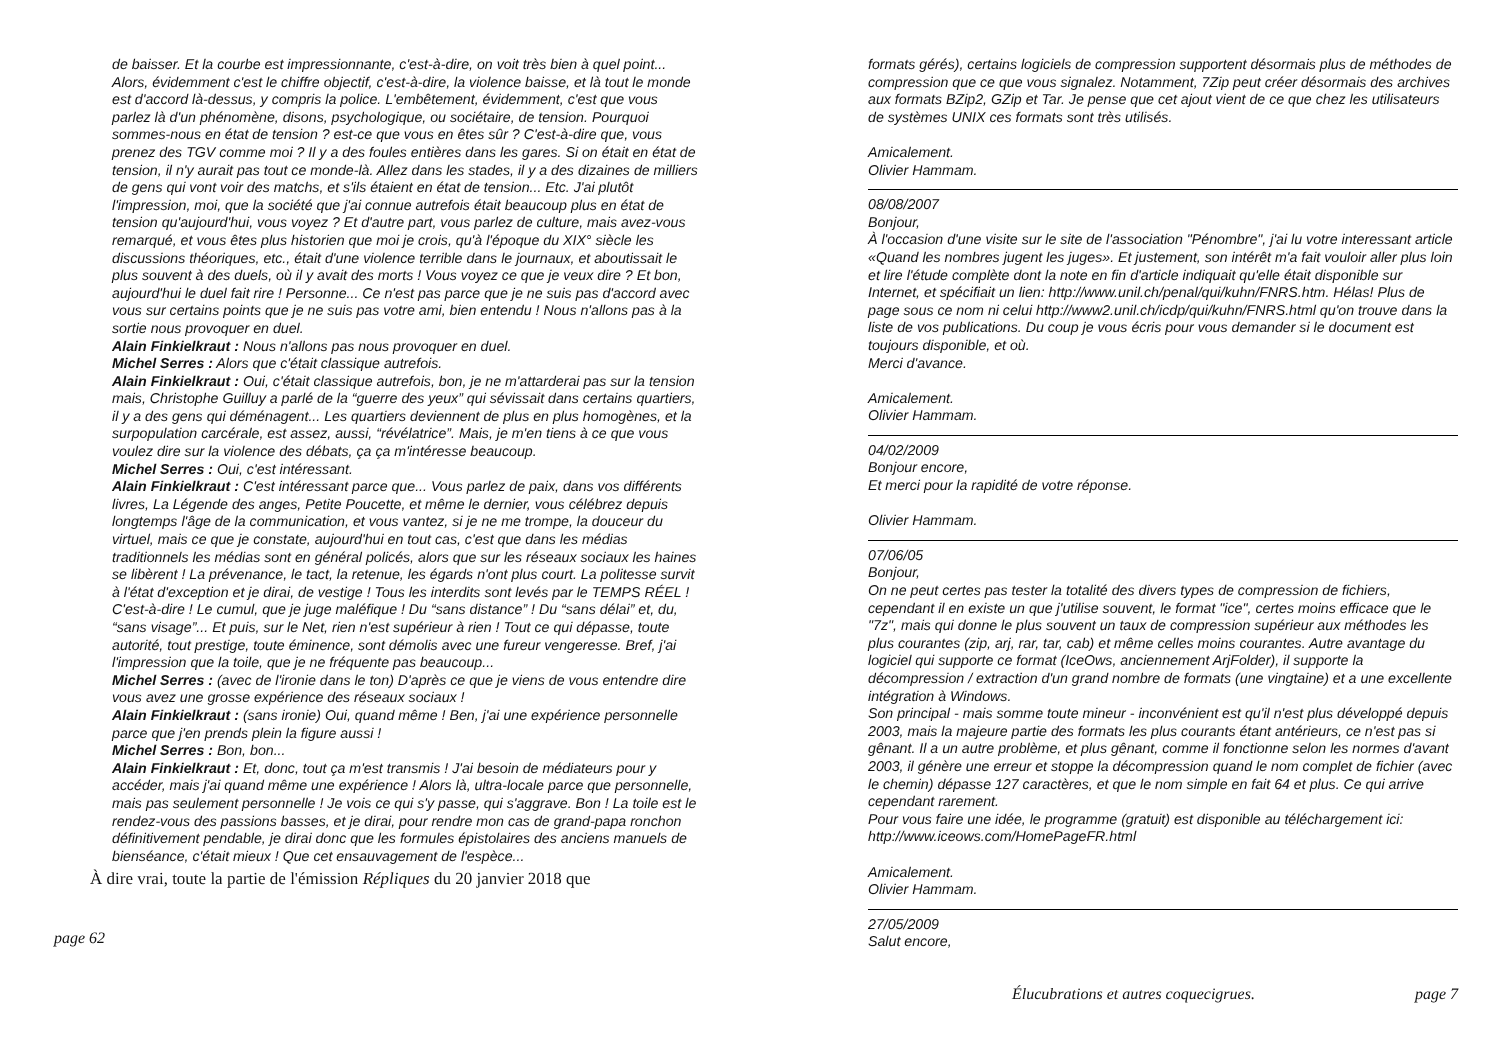de baisser. Et la courbe est impressionnante, c'est-à-dire, on voit très bien à quel point... Alors, évidemment c'est le chiffre objectif, c'est-à-dire, la violence baisse, et là tout le monde est d'accord là-dessus, y compris la police. L'embêtement, évidemment, c'est que vous parlez là d'un phénomène, disons, psychologique, ou sociétaire, de tension. Pourquoi sommes-nous en état de tension ? est-ce que vous en êtes sûr ? C'est-à-dire que, vous prenez des TGV comme moi ? Il y a des foules entières dans les gares. Si on était en état de tension, il n'y aurait pas tout ce monde-là. Allez dans les stades, il y a des dizaines de milliers de gens qui vont voir des matchs, et s'ils étaient en état de tension... Etc. J'ai plutôt l'impression, moi, que la société que j'ai connue autrefois était beaucoup plus en état de tension qu'aujourd'hui, vous voyez ? Et d'autre part, vous parlez de culture, mais avez-vous remarqué, et vous êtes plus historien que moi je crois, qu'à l'époque du XIX° siècle les discussions théoriques, etc., était d'une violence terrible dans le journaux, et aboutissait le plus souvent à des duels, où il y avait des morts ! Vous voyez ce que je veux dire ? Et bon, aujourd'hui le duel fait rire ! Personne... Ce n'est pas parce que je ne suis pas d'accord avec vous sur certains points que je ne suis pas votre ami, bien entendu ! Nous n'allons pas à la sortie nous provoquer en duel.
Alain Finkielkraut : Nous n'allons pas nous provoquer en duel.
Michel Serres : Alors que c'était classique autrefois.
Alain Finkielkraut : Oui, c'était classique autrefois, bon, je ne m'attarderai pas sur la tension mais, Christophe Guilluy a parlé de la “guerre des yeux” qui sévissait dans certains quartiers, il y a des gens qui déménagent... Les quartiers deviennent de plus en plus homogènes, et la surpopulation carcérale, est assez, aussi, “révélatrice”. Mais, je m'en tiens à ce que vous voulez dire sur la violence des débats, ça ça m'intéresse beaucoup.
Michel Serres : Oui, c'est intéressant.
Alain Finkielkraut : C'est intéressant parce que... Vous parlez de paix, dans vos différents livres, La Légende des anges, Petite Poucette, et même le dernier, vous célébrez depuis longtemps l'âge de la communication, et vous vantez, si je ne me trompe, la douceur du virtuel, mais ce que je constate, aujourd'hui en tout cas, c'est que dans les médias traditionnels les médias sont en général policés, alors que sur les réseaux sociaux les haines se libèrent ! La prévenance, le tact, la retenue, les égards n'ont plus court. La politesse survit à l'état d'exception et je dirai, de vestige ! Tous les interdits sont levés par le TEMPS RÉEL ! C'est-à-dire ! Le cumul, que je juge maléfique ! Du “sans distance” ! Du “sans délai” et, du, “sans visage”... Et puis, sur le Net, rien n'est supérieur à rien ! Tout ce qui dépasse, toute autorité, tout prestige, toute éminence, sont démolis avec une fureur vengeresse. Bref, j'ai l'impression que la toile, que je ne fréquente pas beaucoup...
Michel Serres : (avec de l'ironie dans le ton) D'après ce que je viens de vous entendre dire vous avez une grosse expérience des réseaux sociaux !
Alain Finkielkraut : (sans ironie) Oui, quand même ! Ben, j'ai une expérience personnelle parce que j'en prends plein la figure aussi !
Michel Serres : Bon, bon...
Alain Finkielkraut : Et, donc, tout ça m'est transmis ! J'ai besoin de médiateurs pour y accéder, mais j'ai quand même une expérience ! Alors là, ultra-locale parce que personnelle, mais pas seulement personnelle ! Je vois ce qui s'y passe, qui s'aggrave. Bon ! La toile est le rendez-vous des passions basses, et je dirai, pour rendre mon cas de grand-papa ronchon définitivement pendable, je dirai donc que les formules épistolaires des anciens manuels de bienséance, c'était mieux ! Que cet ensauvagement de l'espèce...
À dire vrai, toute la partie de l'émission Répliques du 20 janvier 2018 que
page 62
formats gérés), certains logiciels de compression supportent désormais plus de méthodes de compression que ce que vous signalez. Notamment, 7Zip peut créer désormais des archives aux formats BZip2, GZip et Tar. Je pense que cet ajout vient de ce que chez les utilisateurs de systèmes UNIX ces formats sont très utilisés.
Amicalement.
Olivier Hammam.
08/08/2007
Bonjour,
À l'occasion d'une visite sur le site de l'association "Pénombre", j'ai lu votre interessant article «Quand les nombres jugent les juges». Et justement, son intérêt m'a fait vouloir aller plus loin et lire l'étude complète dont la note en fin d'article indiquait qu'elle était disponible sur Internet, et spécifiait un lien: http://www.unil.ch/penal/qui/kuhn/FNRS.htm. Hélas! Plus de page sous ce nom ni celui http://www2.unil.ch/icdp/qui/kuhn/FNRS.html qu'on trouve dans la liste de vos publications. Du coup je vous écris pour vous demander si le document est toujours disponible, et où.
Merci d'avance.
Amicalement.
Olivier Hammam.
04/02/2009
Bonjour encore,
Et merci pour la rapidité de votre réponse.
Olivier Hammam.
07/06/05
Bonjour,
On ne peut certes pas tester la totalité des divers types de compression de fichiers, cependant il en existe un que j'utilise souvent, le format "ice", certes moins efficace que le "7z", mais qui donne le plus souvent un taux de compression supérieur aux méthodes les plus courantes (zip, arj, rar, tar, cab) et même celles moins courantes. Autre avantage du logiciel qui supporte ce format (IceOws, anciennement ArjFolder), il supporte la décompression / extraction d'un grand nombre de formats (une vingtaine) et a une excellente intégration à Windows.
Son principal - mais somme toute mineur - inconvénient est qu'il n'est plus développé depuis 2003, mais la majeure partie des formats les plus courants étant antérieurs, ce n'est pas si gênant. Il a un autre problème, et plus gênant, comme il fonctionne selon les normes d'avant 2003, il génère une erreur et stoppe la décompression quand le nom complet de fichier (avec le chemin) dépasse 127 caractères, et que le nom simple en fait 64 et plus. Ce qui arrive cependant rarement.
Pour vous faire une idée, le programme (gratuit) est disponible au téléchargement ici: http://www.iceows.com/HomePageFR.html
Amicalement.
Olivier Hammam.
27/05/2009
Salut encore,
Élucubrations et autres coquecigrues. page 7